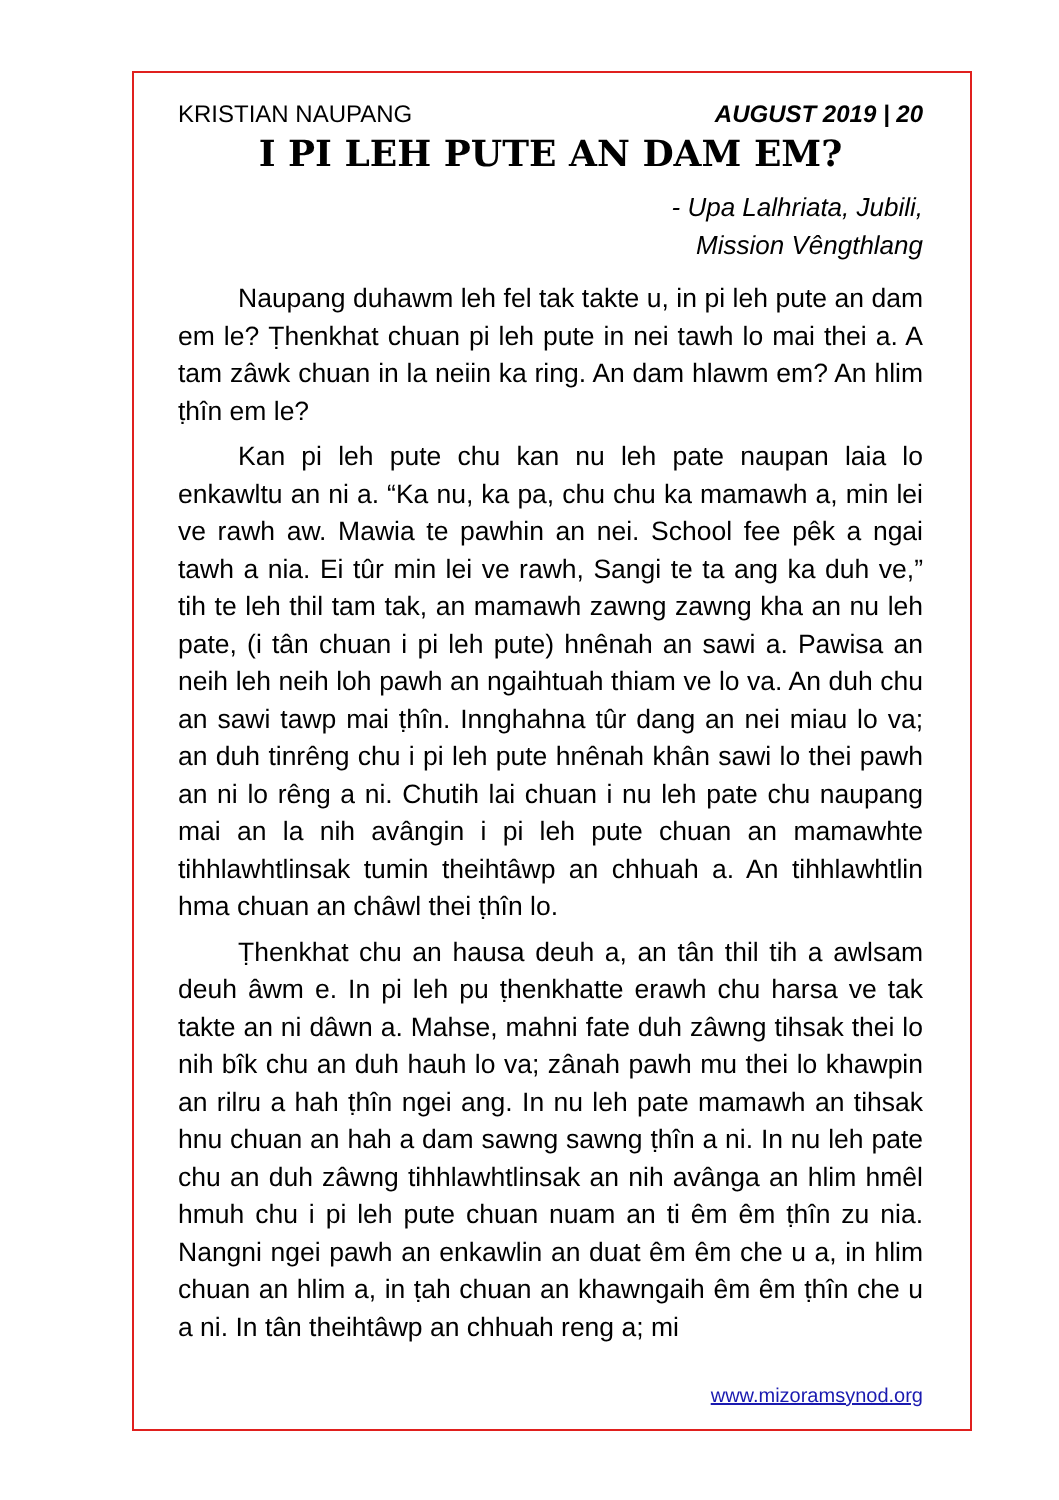KRISTIAN NAUPANG AUGUST 2019 | 20
I PI LEH PUTE AN DAM EM?
- Upa Lalhriata, Jubili,
Mission Vêngthlang
Naupang duhawm leh fel tak takte u, in pi leh pute an dam em le? Ṭhenkhat chuan pi leh pute in nei tawh lo mai thei a. A tam zâwk chuan in la neiin ka ring. An dam hlawm em? An hlim ṭhîn em le?
Kan pi leh pute chu kan nu leh pate naupan laia lo enkawltu an ni a. “Ka nu, ka pa, chu chu ka mamawh a, min lei ve rawh aw. Mawia te pawhin an nei. School fee pêk a ngai tawh a nia. Ei tûr min lei ve rawh, Sangi te ta ang ka duh ve,” tih te leh thil tam tak, an mamawh zawng zawng kha an nu leh pate, (i tân chuan i pi leh pute) hnênah an sawi a. Pawisa an neih leh neih loh pawh an ngaihtuah thiam ve lo va. An duh chu an sawi tawp mai ṭhîn. Innghahna tûr dang an nei miau lo va; an duh tinrêng chu i pi leh pute hnênah khân sawi lo thei pawh an ni lo rêng a ni. Chutih lai chuan i nu leh pate chu naupang mai an la nih avângin i pi leh pute chuan an mamawhte tihhlawhtlinsak tumin theihtâwp an chhuah a. An tihhlawhtlin hma chuan an châwl thei ṭhîn lo.
Ṭhenkhat chu an hausa deuh a, an tân thil tih a awlsam deuh âwm e. In pi leh pu ṭhenkhatte erawh chu harsa ve tak takte an ni dâwn a. Mahse, mahni fate duh zâwng tihsak thei lo nih bîk chu an duh hauh lo va; zânah pawh mu thei lo khawpin an rilru a hah ṭhîn ngei ang. In nu leh pate mamawh an tihsak hnu chuan an hah a dam sawng sawng ṭhîn a ni. In nu leh pate chu an duh zâwng tihhlawhtlinsak an nih avânga an hlim hmêl hmuh chu i pi leh pute chuan nuam an ti êm êm ṭhîn zu nia. Nangni ngei pawh an enkawlin an duat êm êm che u a, in hlim chuan an hlim a, in ṭah chuan an khawngaih êm êm ṭhîn che u a ni. In tân theihtâwp an chhuah reng a; mi
www.mizoramsynod.org